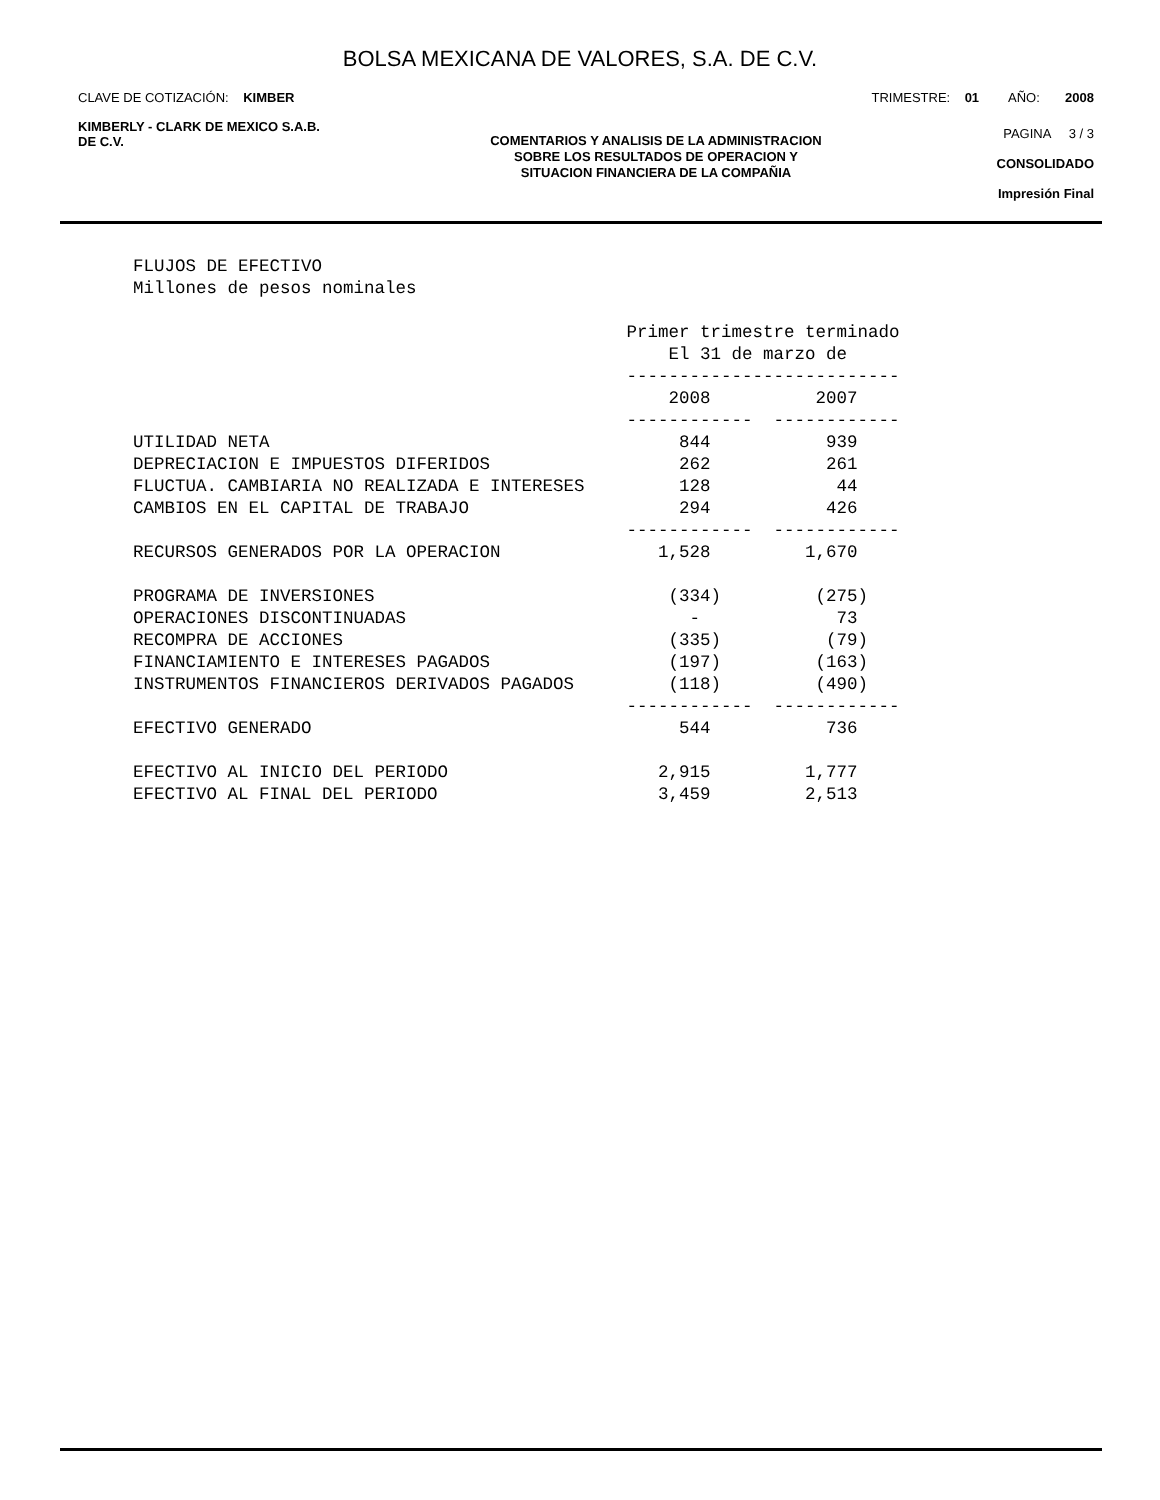BOLSA MEXICANA DE VALORES, S.A. DE C.V.
CLAVE DE COTIZACIÓN: KIMBER TRIMESTRE: 01 AÑO: 2008
KIMBERLY - CLARK DE MEXICO S.A.B.
DE C.V.
COMENTARIOS Y ANALISIS DE LA ADMINISTRACION
SOBRE LOS RESULTADOS DE OPERACION Y
SITUACION FINANCIERA DE LA COMPAÑIA
PAGINA 3 / 3
CONSOLIDADO
Impresión Final
FLUJOS DE EFECTIVO
Millones de pesos nominales

                                               Primer trimestre terminado
                                                   El 31 de marzo de
                                               --------------------------
                                                   2008          2007
                                               ------------  ------------
UTILIDAD NETA                                       844           939
DEPRECIACION E IMPUESTOS DIFERIDOS                  262           261
FLUCTUA. CAMBIARIA NO REALIZADA E INTERESES         128            44
CAMBIOS EN EL CAPITAL DE TRABAJO                    294           426
                                               ------------  ------------
RECURSOS GENERADOS POR LA OPERACION               1,528         1,670

PROGRAMA DE INVERSIONES                            (334)         (275)
OPERACIONES DISCONTINUADAS                           -             73
RECOMPRA DE ACCIONES                               (335)          (79)
FINANCIAMIENTO E INTERESES PAGADOS                 (197)         (163)
INSTRUMENTOS FINANCIEROS DERIVADOS PAGADOS         (118)         (490)
                                               ------------  ------------
EFECTIVO GENERADO                                   544           736

EFECTIVO AL INICIO DEL PERIODO                    2,915         1,777
EFECTIVO AL FINAL DEL PERIODO                     3,459         2,513